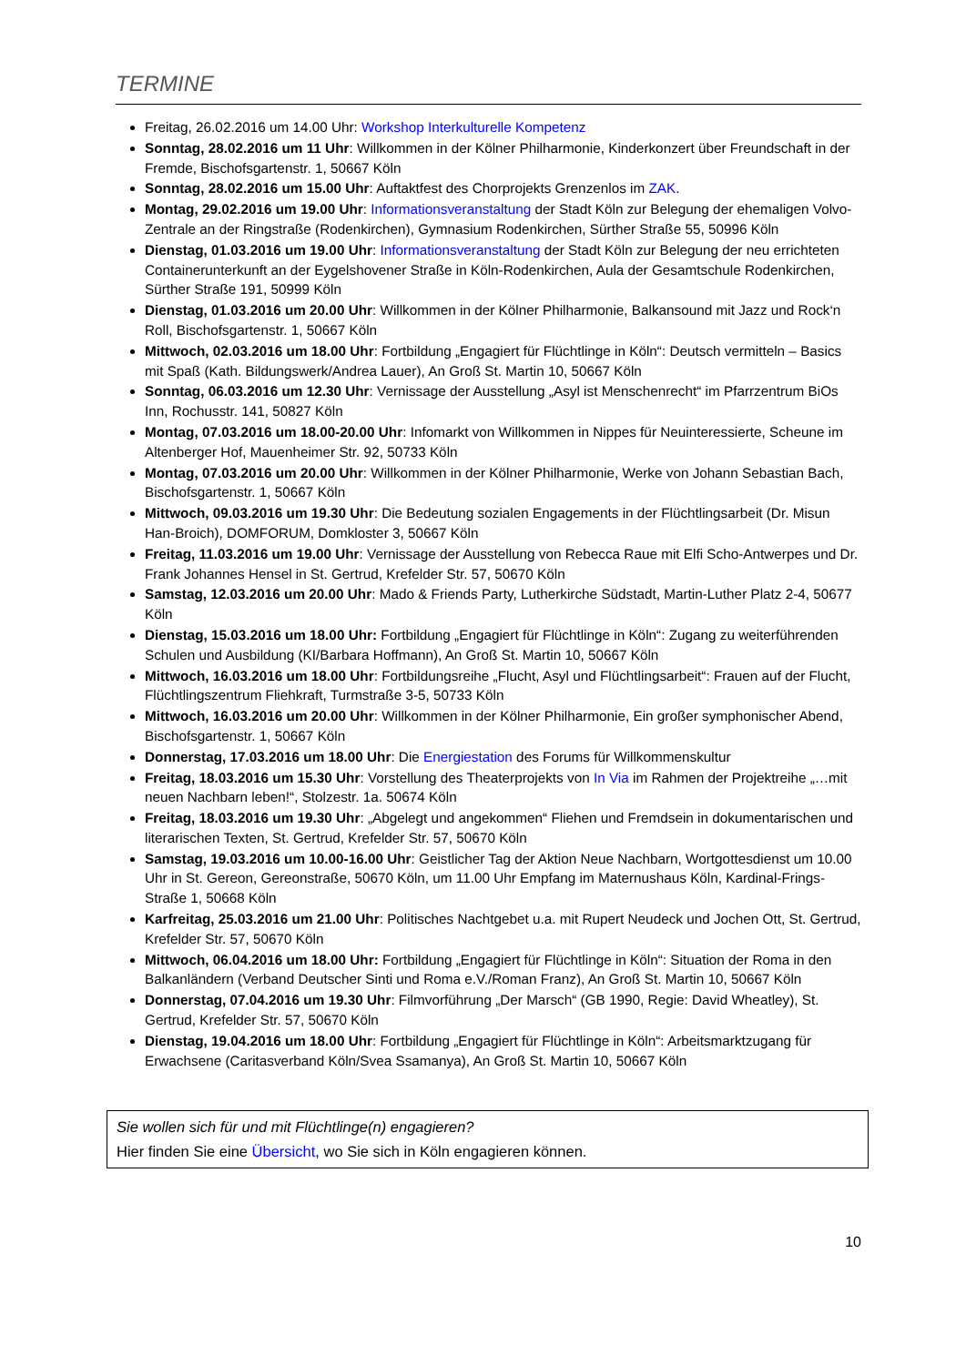TERMINE
Freitag, 26.02.2016 um 14.00 Uhr: Workshop Interkulturelle Kompetenz
Sonntag, 28.02.2016 um 11 Uhr: Willkommen in der Kölner Philharmonie, Kinderkonzert über Freundschaft in der Fremde, Bischofsgartenstr. 1, 50667 Köln
Sonntag, 28.02.2016 um 15.00 Uhr: Auftaktfest des Chorprojekts Grenzenlos im ZAK.
Montag, 29.02.2016 um 19.00 Uhr: Informationsveranstaltung der Stadt Köln zur Belegung der ehemaligen Volvo-Zentrale an der Ringstraße (Rodenkirchen), Gymnasium Rodenkirchen, Sürther Straße 55, 50996 Köln
Dienstag, 01.03.2016 um 19.00 Uhr: Informationsveranstaltung der Stadt Köln zur Belegung der neu errichteten Containerunterkunft an der Eygelshovener Straße in Köln-Rodenkirchen, Aula der Gesamtschule Rodenkirchen, Sürther Straße 191, 50999 Köln
Dienstag, 01.03.2016 um 20.00 Uhr: Willkommen in der Kölner Philharmonie, Balkansound mit Jazz und Rock‘n Roll, Bischofsgartenstr. 1, 50667 Köln
Mittwoch, 02.03.2016 um 18.00 Uhr: Fortbildung „Engagiert für Flüchtlinge in Köln“: Deutsch vermitteln – Basics mit Spaß (Kath. Bildungswerk/Andrea Lauer), An Groß St. Martin 10, 50667 Köln
Sonntag, 06.03.2016 um 12.30 Uhr: Vernissage der Ausstellung „Asyl ist Menschenrecht“ im Pfarrzentrum BiOs Inn, Rochusstr. 141, 50827 Köln
Montag, 07.03.2016 um 18.00-20.00 Uhr: Infomarkt von Willkommen in Nippes für Neuinteressierte, Scheune im Altenberger Hof, Mauenheimer Str. 92, 50733 Köln
Montag, 07.03.2016 um 20.00 Uhr: Willkommen in der Kölner Philharmonie, Werke von Johann Sebastian Bach, Bischofsgartenstr. 1, 50667 Köln
Mittwoch, 09.03.2016 um 19.30 Uhr: Die Bedeutung sozialen Engagements in der Flüchtlingsarbeit (Dr. Misun Han-Broich), DOMFORUM, Domkloster 3, 50667 Köln
Freitag, 11.03.2016 um 19.00 Uhr: Vernissage der Ausstellung von Rebecca Raue mit Elfi Scho-Antwerpes und Dr. Frank Johannes Hensel in St. Gertrud, Krefelder Str. 57, 50670 Köln
Samstag, 12.03.2016 um 20.00 Uhr: Mado & Friends Party, Lutherkirche Südstadt, Martin-Luther Platz 2-4, 50677 Köln
Dienstag, 15.03.2016 um 18.00 Uhr: Fortbildung „Engagiert für Flüchtlinge in Köln“: Zugang zu weiterführenden Schulen und Ausbildung (KI/Barbara Hoffmann), An Groß St. Martin 10, 50667 Köln
Mittwoch, 16.03.2016 um 18.00 Uhr: Fortbildungsreihe „Flucht, Asyl und Flüchtlingsarbeit“: Frauen auf der Flucht, Flüchtlingszentrum Fliehkraft, Turmstraße 3-5, 50733 Köln
Mittwoch, 16.03.2016 um 20.00 Uhr: Willkommen in der Kölner Philharmonie, Ein großer symphonischer Abend, Bischofsgartenstr. 1, 50667 Köln
Donnerstag, 17.03.2016 um 18.00 Uhr: Die Energiestation des Forums für Willkommenskultur
Freitag, 18.03.2016 um 15.30 Uhr: Vorstellung des Theaterprojekts von In Via im Rahmen der Projektreihe „…mit neuen Nachbarn leben!“, Stolzestr. 1a. 50674 Köln
Freitag, 18.03.2016 um 19.30 Uhr: „Abgelegt und angekommen“ Fliehen und Fremdsein in dokumentarischen und literarischen Texten, St. Gertrud, Krefelder Str. 57, 50670 Köln
Samstag, 19.03.2016 um 10.00-16.00 Uhr: Geistlicher Tag der Aktion Neue Nachbarn, Wortgottesdienst um 10.00 Uhr in St. Gereon, Gereonstraße, 50670 Köln, um 11.00 Uhr Empfang im Maternushaus Köln, Kardinal-Frings-Straße 1, 50668 Köln
Karfreitag, 25.03.2016 um 21.00 Uhr: Politisches Nachtgebet u.a. mit Rupert Neudeck und Jochen Ott, St. Gertrud, Krefelder Str. 57, 50670 Köln
Mittwoch, 06.04.2016 um 18.00 Uhr: Fortbildung „Engagiert für Flüchtlinge in Köln“: Situation der Roma in den Balkanländern (Verband Deutscher Sinti und Roma e.V./Roman Franz), An Groß St. Martin 10, 50667 Köln
Donnerstag, 07.04.2016 um 19.30 Uhr: Filmvorführung „Der Marsch“ (GB 1990, Regie: David Wheatley), St. Gertrud, Krefelder Str. 57, 50670 Köln
Dienstag, 19.04.2016 um 18.00 Uhr: Fortbildung „Engagiert für Flüchtlinge in Köln“: Arbeitsmarktzugang für Erwachsene (Caritasverband Köln/Svea Ssamanya), An Groß St. Martin 10, 50667 Köln
Sie wollen sich für und mit Flüchtlinge(n) engagieren?
Hier finden Sie eine Übersicht, wo Sie sich in Köln engagieren können.
10